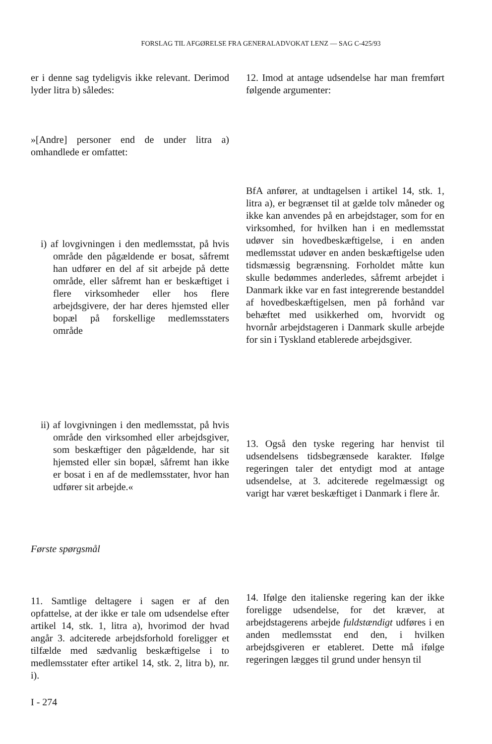FORSLAG TIL AFGØRELSE FRA GENERALADVOKAT LENZ — SAG C-425/93
er i denne sag tydeligvis ikke relevant. Derimod lyder litra b) således:
»[Andre] personer end de under litra a) omhandlede er omfattet:
i) af lovgivningen i den medlemsstat, på hvis område den pågældende er bosat, såfremt han udfører en del af sit arbejde på dette område, eller såfremt han er beskæftiget i flere virksomheder eller hos flere arbejdsgivere, der har deres hjemsted eller bopæl på forskellige medlemsstaters område
ii) af lovgivningen i den medlemsstat, på hvis område den virksomhed eller arbejdsgiver, som beskæftiger den pågældende, har sit hjemsted eller sin bopæl, såfremt han ikke er bosat i en af de medlemsstater, hvor han udfører sit arbejde.«
Første spørgsmål
11. Samtlige deltagere i sagen er af den opfattelse, at der ikke er tale om udsendelse efter artikel 14, stk. 1, litra a), hvorimod der hvad angår 3. adciterede arbejdsforhold foreligger et tilfælde med sædvanlig beskæftigelse i to medlemsstater efter artikel 14, stk. 2, litra b), nr. i).
12. Imod at antage udsendelse har man fremført følgende argumenter:
BfA anfører, at undtagelsen i artikel 14, stk. 1, litra a), er begrænset til at gælde tolv måneder og ikke kan anvendes på en arbejdstager, som for en virksomhed, for hvilken han i en medlemsstat udøver sin hovedbeskæftigelse, i en anden medlemsstat udøver en anden beskæftigelse uden tidsmæssig begrænsning. Forholdet måtte kun skulle bedømmes anderledes, såfremt arbejdet i Danmark ikke var en fast integrerende bestanddel af hovedbeskæftigelsen, men på forhånd var behæftet med usikkerhed om, hvorvidt og hvornår arbejdstageren i Danmark skulle arbejde for sin i Tyskland etablerede arbejdsgiver.
13. Også den tyske regering har henvist til udsendelsens tidsbegrænsede karakter. Ifølge regeringen taler det entydigt mod at antage udsendelse, at 3. adciterede regelmæssigt og varigt har været beskæftiget i Danmark i flere år.
14. Ifølge den italienske regering kan der ikke foreligge udsendelse, for det kræver, at arbejdstagerens arbejde fuldstændigt udføres i en anden medlemsstat end den, i hvilken arbejdsgiveren er etableret. Dette må ifølge regeringen lægges til grund under hensyn til
I - 274